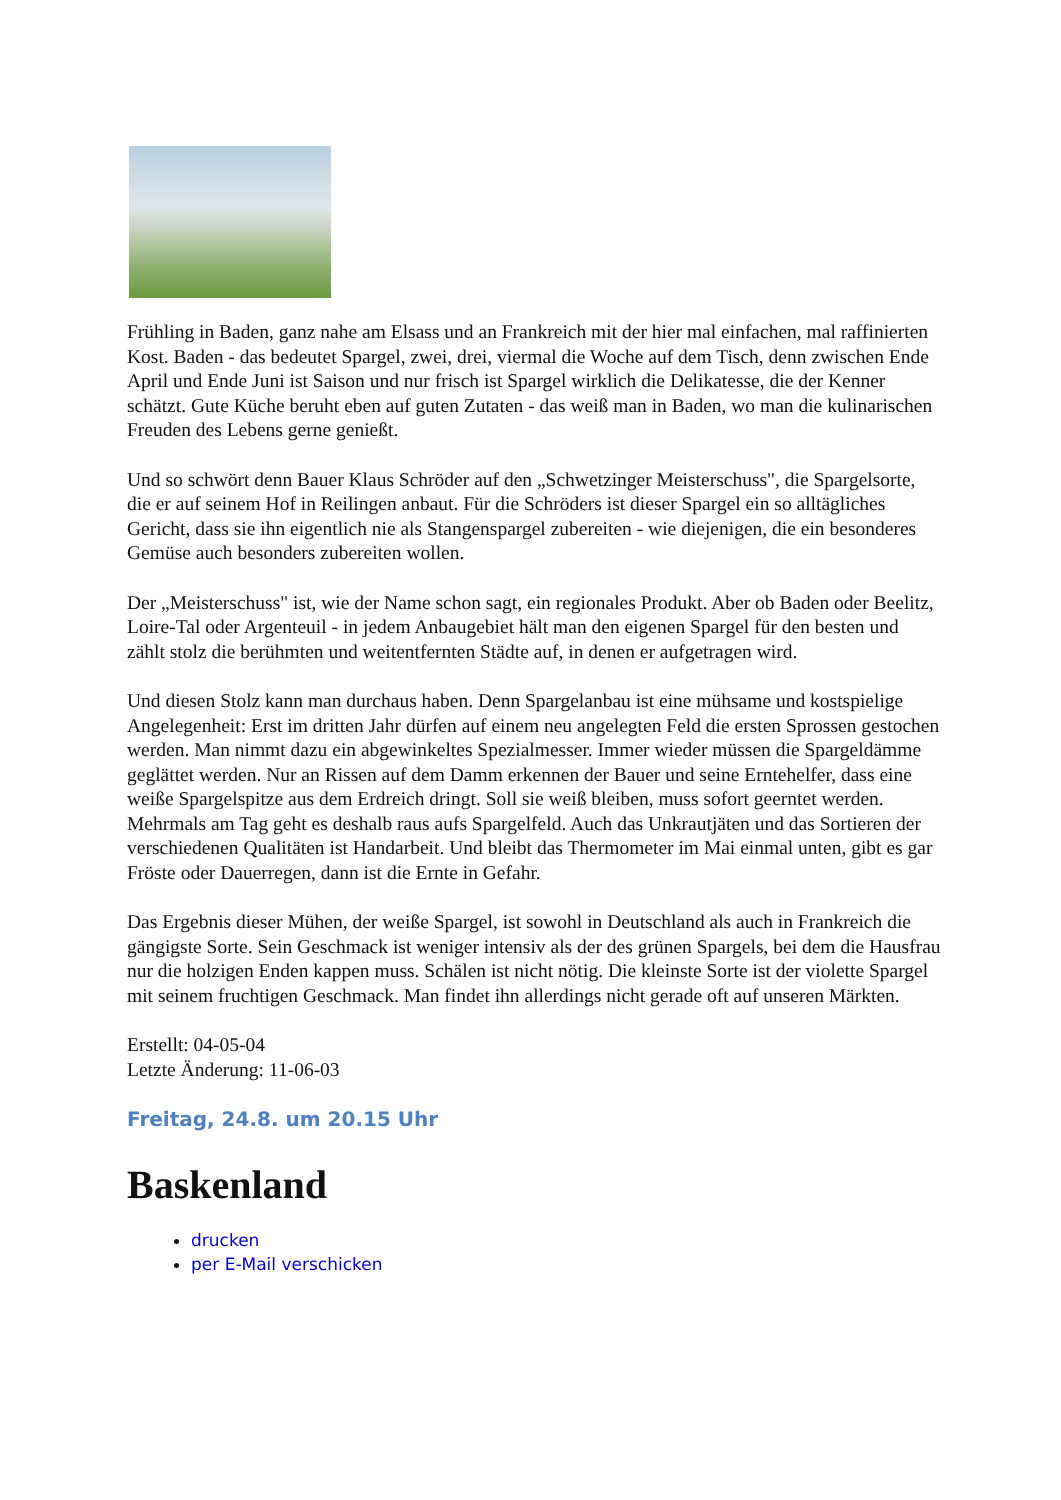Frühling in Baden, ganz nahe am Elsass und an Frankreich mit der hier mal einfachen, mal raffinierten Kost. Baden - das bedeutet Spargel, zwei, drei, viermal die Woche auf dem Tisch, denn zwischen Ende April und Ende Juni ist Saison und nur frisch ist Spargel wirklich die Delikatesse, die der Kenner schätzt. Gute Küche beruht eben auf guten Zutaten - das weiß man in Baden, wo man die kulinarischen Freuden des Lebens gerne genießt.
Und so schwört denn Bauer Klaus Schröder auf den „Schwetzinger Meisterschuss", die Spargelsorte, die er auf seinem Hof in Reilingen anbaut. Für die Schröders ist dieser Spargel ein so alltägliches Gericht, dass sie ihn eigentlich nie als Stangenspargel zubereiten - wie diejenigen, die ein besonderes Gemüse auch besonders zubereiten wollen.
Der „Meisterschuss" ist, wie der Name schon sagt, ein regionales Produkt. Aber ob Baden oder Beelitz, Loire-Tal oder Argenteuil - in jedem Anbaugebiet hält man den eigenen Spargel für den besten und zählt stolz die berühmten und weitentfernten Städte auf, in denen er aufgetragen wird.
Und diesen Stolz kann man durchaus haben. Denn Spargelanbau ist eine mühsame und kostspielige Angelegenheit: Erst im dritten Jahr dürfen auf einem neu angelegten Feld die ersten Sprossen gestochen werden. Man nimmt dazu ein abgewinkeltes Spezialmesser. Immer wieder müssen die Spargeldämme geglättet werden. Nur an Rissen auf dem Damm erkennen der Bauer und seine Erntehelfer, dass eine weiße Spargelspitze aus dem Erdreich dringt. Soll sie weiß bleiben, muss sofort geerntet werden. Mehrmals am Tag geht es deshalb raus aufs Spargelfeld. Auch das Unkrautjäten und das Sortieren der verschiedenen Qualitäten ist Handarbeit. Und bleibt das Thermometer im Mai einmal unten, gibt es gar Fröste oder Dauerregen, dann ist die Ernte in Gefahr.
Das Ergebnis dieser Mühen, der weiße Spargel, ist sowohl in Deutschland als auch in Frankreich die gängigste Sorte. Sein Geschmack ist weniger intensiv als der des grünen Spargels, bei dem die Hausfrau nur die holzigen Enden kappen muss. Schälen ist nicht nötig. Die kleinste Sorte ist der violette Spargel mit seinem fruchtigen Geschmack. Man findet ihn allerdings nicht gerade oft auf unseren Märkten.
Erstellt: 04-05-04
Letzte Änderung: 11-06-03
Freitag, 24.8. um 20.15 Uhr
Baskenland
drucken
per E-Mail verschicken